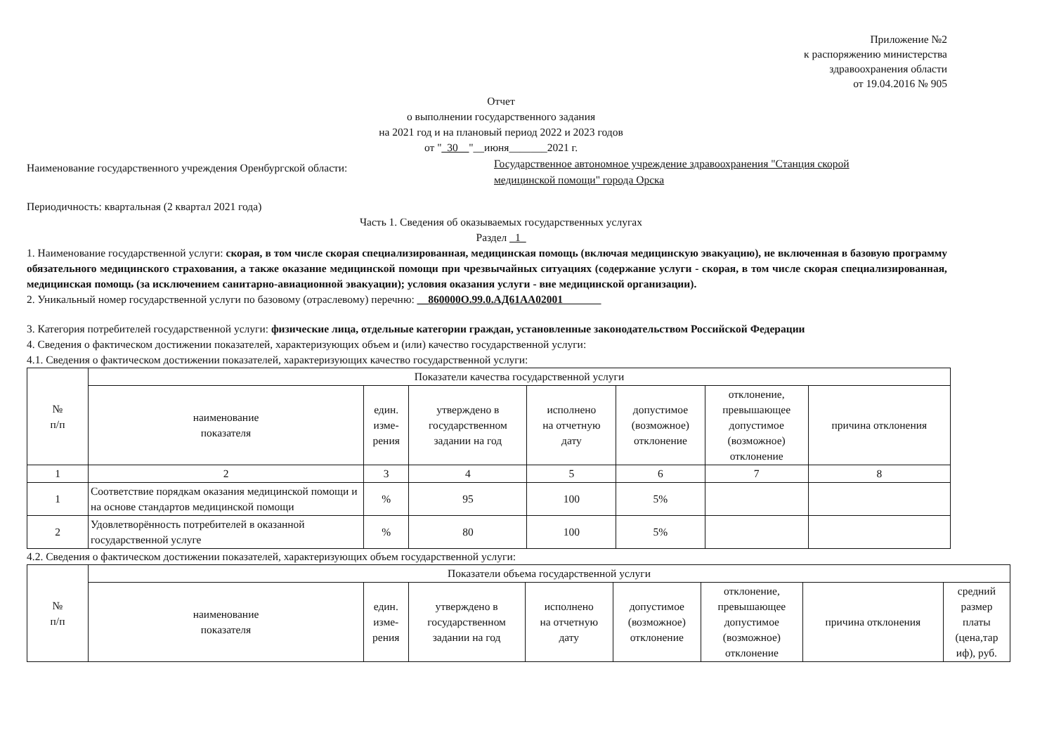Приложение №2
к распоряжению министерства
здравоохранения области
от 19.04.2016 № 905
Отчет
о выполнении государственного задания
на 2021 год и на плановый период 2022 и 2023 годов
от "_30__"__июня_______2021 г.
Наименование государственного учреждения Оренбургской области:
Государственное автономное учреждение здравоохранения "Станция скорой
медицинской помощи" города Орска
Периодичность: квартальная (2 квартал 2021 года)
Часть 1. Сведения об оказываемых государственных услугах
Раздел _1_
1. Наименование государственной услуги: скорая, в том числе скорая специализированная, медицинская помощь (включая медицинскую эвакуацию), не включенная в базовую программу обязательного медицинского страхования, а также оказание медицинской помощи при чрезвычайных ситуациях (содержание услуги - скорая, в том числе скорая специализированная, медицинская помощь (за исключением санитарно-авиационной эвакуации); условия оказания услуги - вне медицинской организации).
2. Уникальный номер государственной услуги по базовому (отраслевому) перечню: __860000О.99.0.АД61АА02001_______
3. Категория потребителей государственной услуги: физические лица, отдельные категории граждан, установленные законодательством Российской Федерации
4. Сведения о фактическом достижении показателей, характеризующих объем и (или) качество государственной услуги:
4.1. Сведения о фактическом достижении показателей, характеризующих качество государственной услуги:
| № п/п | Показатели качества государственной услуги | | | | | | |
| --- | --- | --- | --- | --- | --- | --- | --- |
| | наименование показателя | един. изме- рения | утверждено в государственном задании на год | исполнено на отчетную дату | допустимое (возможное) отклонение | отклонение, превышающее допустимое (возможное) отклонение | причина отклонения |
| 1 | 2 | 3 | 4 | 5 | 6 | 7 | 8 |
| 1 | Соответствие порядкам оказания медицинской помощи и на основе стандартов медицинской помощи | % | 95 | 100 | 5% | | |
| 2 | Удовлетворённость потребителей в оказанной государственной услуге | % | 80 | 100 | 5% | | |
4.2. Сведения о фактическом достижении показателей, характеризующих объем государственной услуги:
| № п/п | Показатели объема государственной услуги | | | | | | | |
| --- | --- | --- | --- | --- | --- | --- | --- | --- |
| | наименование показателя | един. изме- рения | утверждено в государственном задании на год | исполнено на отчетную дату | допустимое (возможное) отклонение | отклонение, превышающее допустимое (возможное) отклонение | причина отклонения | средний размер платы (цена,тар иф), руб. |